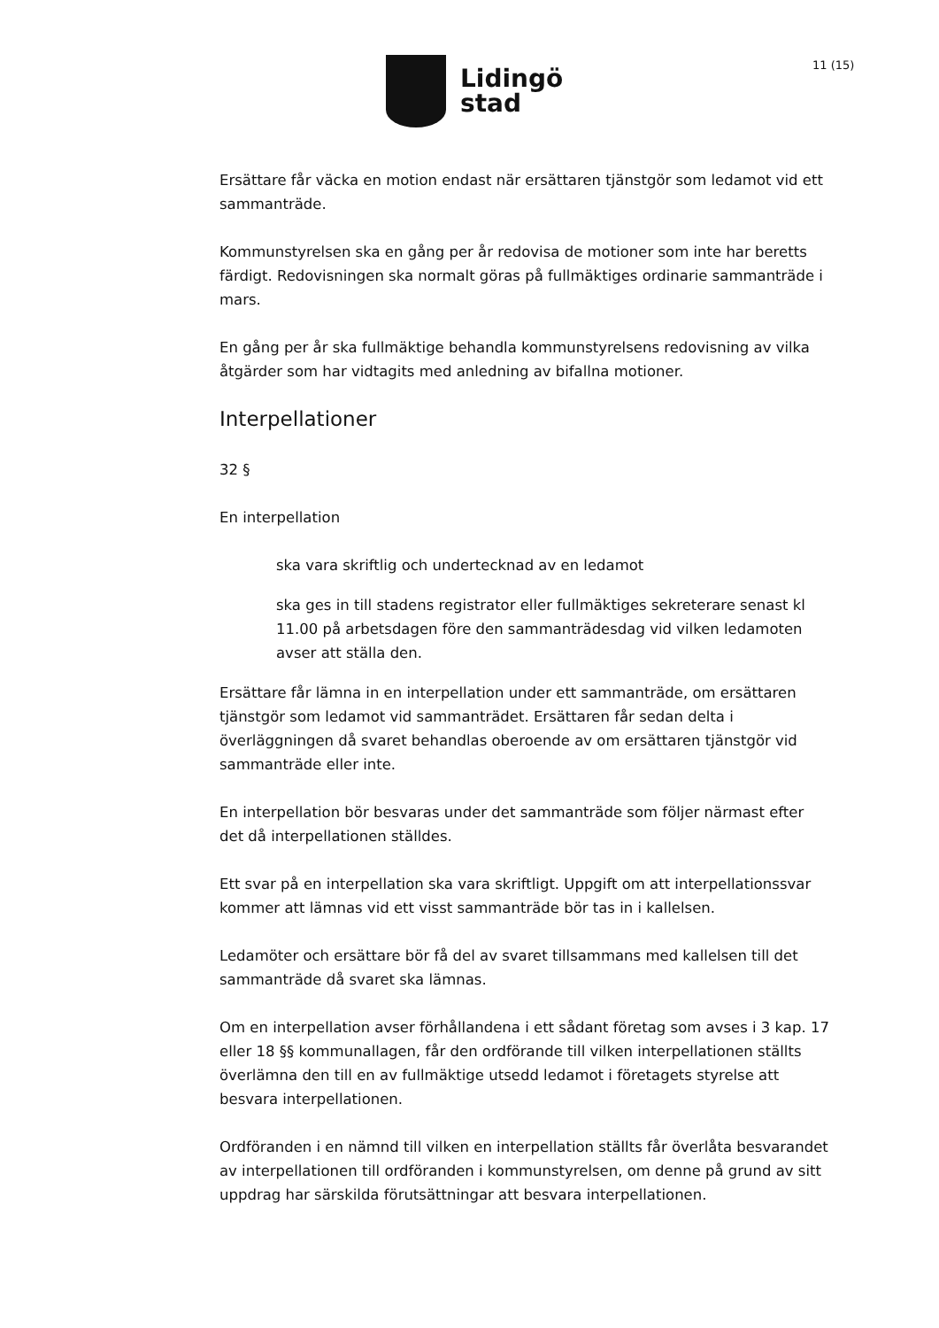Lidingö
stad
11 (15)
Ersättare får väcka en motion endast när ersättaren tjänstgör som ledamot vid ett sammanträde.
Kommunstyrelsen ska en gång per år redovisa de motioner som inte har beretts färdigt. Redovisningen ska normalt göras på fullmäktiges ordinarie sammanträde i mars.
En gång per år ska fullmäktige behandla kommunstyrelsens redovisning av vilka åtgärder som har vidtagits med anledning av bifallna motioner.
Interpellationer
32 §
En interpellation
ska vara skriftlig och undertecknad av en ledamot
ska ges in till stadens registrator eller fullmäktiges sekreterare senast kl 11.00 på arbetsdagen före den sammanträdesdag vid vilken ledamoten avser att ställa den.
Ersättare får lämna in en interpellation under ett sammanträde, om ersättaren tjänstgör som ledamot vid sammanträdet. Ersättaren får sedan delta i överläggningen då svaret behandlas oberoende av om ersättaren tjänstgör vid sammanträde eller inte.
En interpellation bör besvaras under det sammanträde som följer närmast efter det då interpellationen ställdes.
Ett svar på en interpellation ska vara skriftligt. Uppgift om att interpellationssvar kommer att lämnas vid ett visst sammanträde bör tas in i kallelsen.
Ledamöter och ersättare bör få del av svaret tillsammans med kallelsen till det sammanträde då svaret ska lämnas.
Om en interpellation avser förhållandena i ett sådant företag som avses i 3 kap. 17 eller 18 §§ kommunallagen, får den ordförande till vilken interpellationen ställts överlämna den till en av fullmäktige utsedd ledamot i företagets styrelse att besvara interpellationen.
Ordföranden i en nämnd till vilken en interpellation ställts får överlåta besvarandet av interpellationen till ordföranden i kommunstyrelsen, om denne på grund av sitt uppdrag har särskilda förutsättningar att besvara interpellationen.